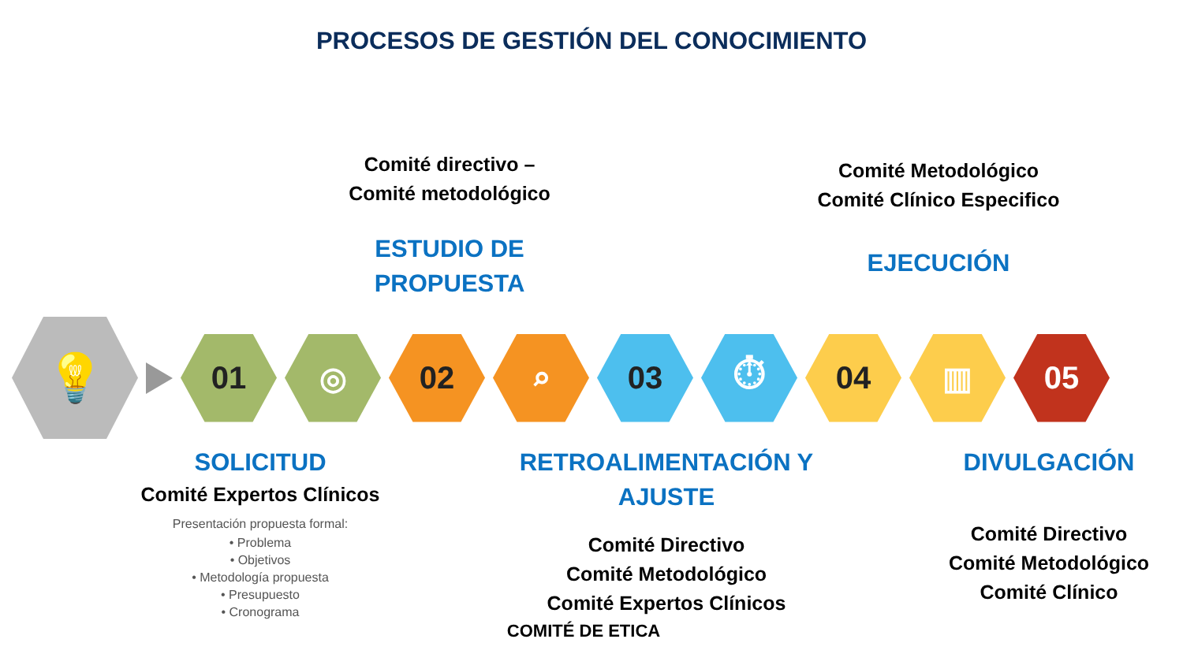PROCESOS DE GESTIÓN DEL CONOCIMIENTO
Comité directivo –
Comité metodológico
ESTUDIO DE
PROPUESTA
Comité Metodológico
Comité Clínico Especifico
EJECUCIÓN
💡
01 ◎ 02 ⌕ 03 ⏱ 04 ▥ 05
SOLICITUD
Comité Expertos Clínicos
Presentación propuesta formal:
• Problema
• Objetivos
• Metodología propuesta
• Presupuesto
• Cronograma
RETROALIMENTACIÓN Y
AJUSTE
Comité Directivo
Comité Metodológico
Comité Expertos Clínicos
DIVULGACIÓN
Comité Directivo
Comité Metodológico
Comité Clínico
COMITÉ DE ETICA